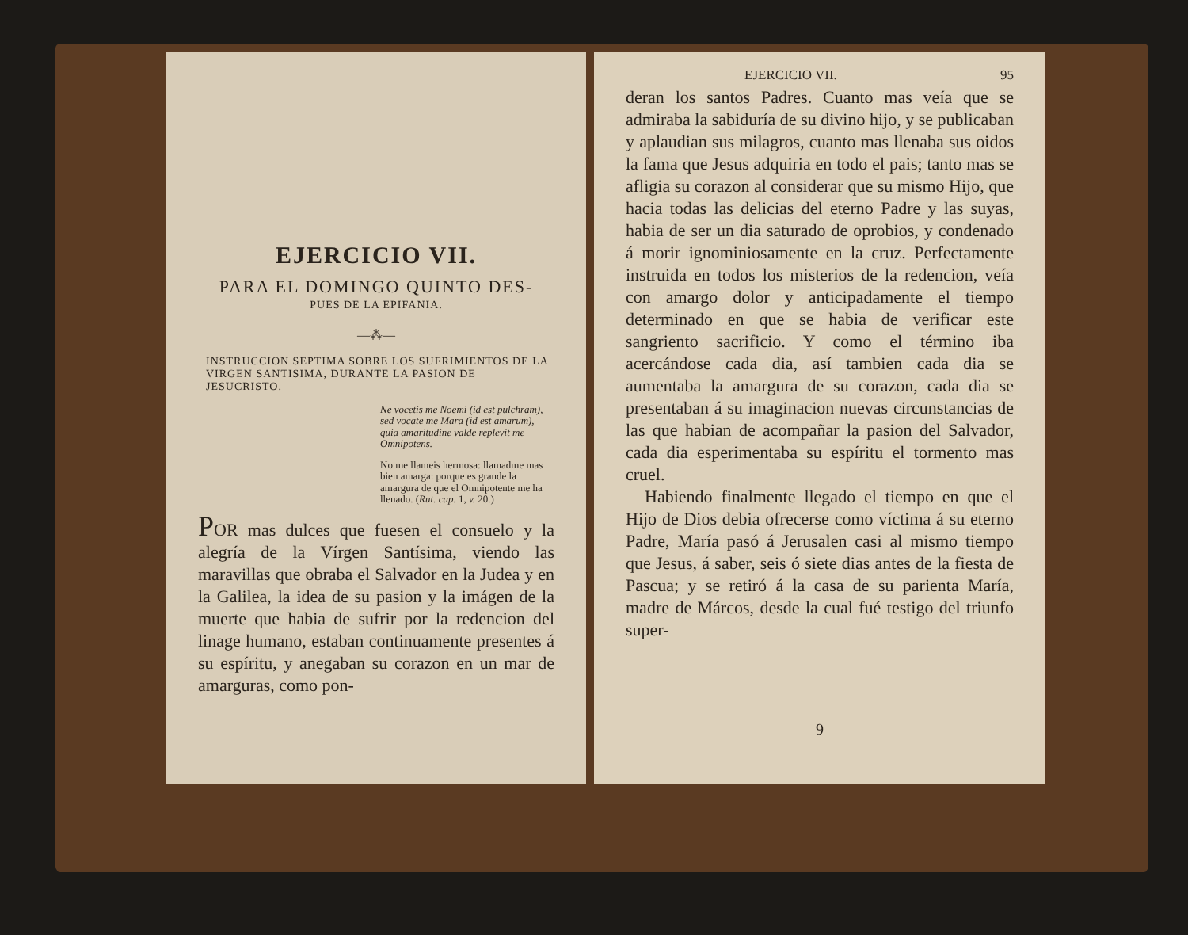EJERCICIO VII.
PARA EL DOMINGO QUINTO DES-
PUES DE LA EPIFANIA.
—⁂—
INSTRUCCION SEPTIMA SOBRE LOS SUFRIMIENTOS DE LA VIRGEN SANTISIMA, DURANTE LA PASION DE JESUCRISTO.
Ne vocetis me Noemi (id est pulchram), sed vocate me Mara (id est amarum), quia amaritudine valde replevit me Omnipotens.
No me llameis hermosa: llamadme mas bien amarga: porque es grande la amargura de que el Omnipotente me ha llenado. (Rut. cap. 1, v. 20.)
POR mas dulces que fuesen el consuelo y la alegría de la Vírgen Santísima, viendo las maravillas que obraba el Salvador en la Judea y en la Galilea, la idea de su pasion y la imágen de la muerte que habia de sufrir por la redencion del linage humano, estaban continuamente presentes á su espíritu, y anegaban su corazon en un mar de amarguras, como pon-
EJERCICIO VII. 95
deran los santos Padres. Cuanto mas veía que se admiraba la sabiduría de su divino hijo, y se publicaban y aplaudian sus milagros, cuanto mas llenaba sus oidos la fama que Jesus adquiria en todo el pais; tanto mas se afligia su corazon al considerar que su mismo Hijo, que hacia todas las delicias del eterno Padre y las suyas, habia de ser un dia saturado de oprobios, y condenado á morir ignominiosamente en la cruz. Perfectamente instruida en todos los misterios de la redencion, veía con amargo dolor y anticipadamente el tiempo determinado en que se habia de verificar este sangriento sacrificio. Y como el término iba acercándose cada dia, así tambien cada dia se aumentaba la amargura de su corazon, cada dia se presentaban á su imaginacion nuevas circunstancias de las que habian de acompañar la pasion del Salvador, cada dia esperimentaba su espíritu el tormento mas cruel.
Habiendo finalmente llegado el tiempo en que el Hijo de Dios debia ofrecerse como víctima á su eterno Padre, María pasó á Jerusalen casi al mismo tiempo que Jesus, á saber, seis ó siete dias antes de la fiesta de Pascua; y se retiró á la casa de su parienta María, madre de Márcos, desde la cual fué testigo del triunfo super-
9